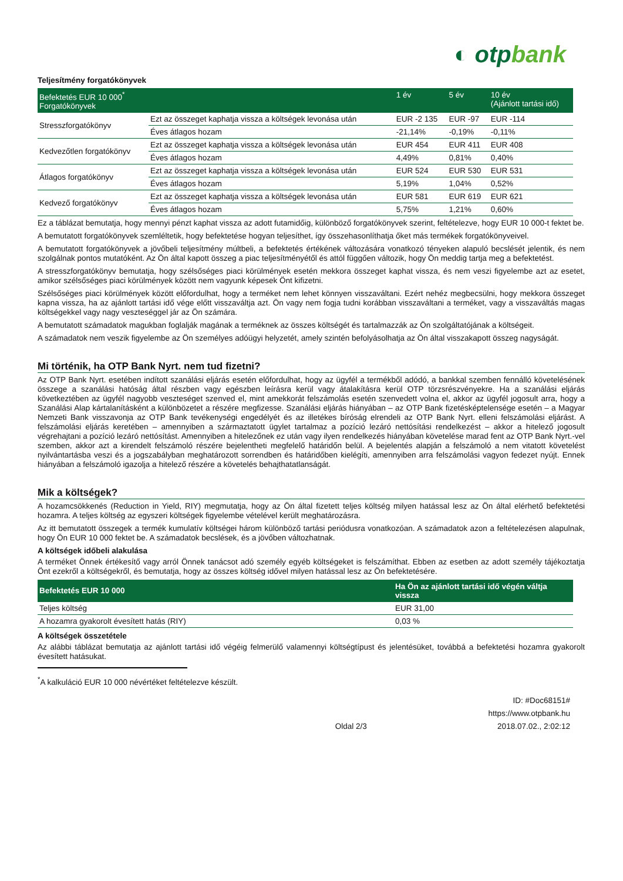◐ otpbank
Teljesítmény forgatókönyvek
| Befektetés EUR 10 000<sup>*</sup> Forgatókönyvek | | 1 év | 5 év | 10 év (Ajánlott tartási idő) |
| --- | --- | --- | --- | --- |
| Stresszforgatókönyv | Ezt az összeget kaphatja vissza a költségek levonása után | EUR -2 135 | EUR -97 | EUR -114 |
| | Éves átlagos hozam | -21,14% | -0,19% | -0,11% |
| Kedvezőtlen forgatókönyv | Ezt az összeget kaphatja vissza a költségek levonása után | EUR 454 | EUR 411 | EUR 408 |
| | Éves átlagos hozam | 4,49% | 0,81% | 0,40% |
| Átlagos forgatókönyv | Ezt az összeget kaphatja vissza a költségek levonása után | EUR 524 | EUR 530 | EUR 531 |
| | Éves átlagos hozam | 5,19% | 1,04% | 0,52% |
| Kedvező forgatókönyv | Ezt az összeget kaphatja vissza a költségek levonása után | EUR 581 | EUR 619 | EUR 621 |
| | Éves átlagos hozam | 5,75% | 1,21% | 0,60% |
Ez a táblázat bemutatja, hogy mennyi pénzt kaphat vissza az adott futamidőig, különböző forgatókönyvek szerint, feltételezve, hogy EUR 10 000-t fektet be.
A bemutatott forgatókönyvek szemléltetik, hogy befektetése hogyan teljesíthet, így összehasonlíthatja őket más termékek forgatókönyveivel.
A bemutatott forgatókönyvek a jövőbeli teljesítmény múltbeli, a befektetés értékének változására vonatkozó tényeken alapuló becslését jelentik, és nem szolgálnak pontos mutatóként. Az Ön által kapott összeg a piac teljesítményétől és attól függően változik, hogy Ön meddig tartja meg a befektetést.
A stresszforgatókönyv bemutatja, hogy szélsőséges piaci körülmények esetén mekkora összeget kaphat vissza, és nem veszi figyelembe azt az esetet, amikor szélsőséges piaci körülmények között nem vagyunk képesek Önt kifizetni.
Szélsőséges piaci körülmények között előfordulhat, hogy a terméket nem lehet könnyen visszaváltani. Ezért nehéz megbecsülni, hogy mekkora összeget kapna vissza, ha az ajánlott tartási idő vége előtt visszaváltja azt. Ön vagy nem fogja tudni korábban visszaváltani a terméket, vagy a visszaváltás magas költségekkel vagy nagy veszteséggel jár az Ön számára.
A bemutatott számadatok magukban foglalják magának a terméknek az összes költségét és tartalmazzák az Ön szolgáltatójának a költségeit.
A számadatok nem veszik figyelembe az Ön személyes adóügyi helyzetét, amely szintén befolyásolhatja az Ön által visszakapott összeg nagyságát.
Mi történik, ha OTP Bank Nyrt. nem tud fizetni?
Az OTP Bank Nyrt. esetében indított szanálási eljárás esetén előfordulhat, hogy az ügyfél a termékből adódó, a bankkal szemben fennálló követelésének összege a szanálási hatóság által részben vagy egészben leírásra kerül vagy átalakításra kerül OTP törzsrészvényekre. Ha a szanálási eljárás következtében az ügyfél nagyobb veszteséget szenved el, mint amekkorát felszámolás esetén szenvedett volna el, akkor az ügyfél jogosult arra, hogy a Szanálási Alap kártalanításként a különbözetet a részére megfizesse. Szanálási eljárás hiányában – az OTP Bank fizetésképtelensége esetén – a Magyar Nemzeti Bank visszavonja az OTP Bank tevékenységi engedélyét és az illetékes bíróság elrendeli az OTP Bank Nyrt. elleni felszámolási eljárást. A felszámolási eljárás keretében – amennyiben a származtatott ügylet tartalmaz a pozíció lezáró nettósítási rendelkezést – akkor a hitelező jogosult végrehajtani a pozíció lezáró nettósítást. Amennyiben a hitelezőnek ez után vagy ilyen rendelkezés hiányában követelése marad fent az OTP Bank Nyrt.-vel szemben, akkor azt a kirendelt felszámoló részére bejelentheti megfelelő határidőn belül. A bejelentés alapján a felszámoló a nem vitatott követelést nyilvántartásba veszi és a jogszabályban meghatározott sorrendben és határidőben kielégíti, amennyiben arra felszámolási vagyon fedezet nyújt. Ennek hiányában a felszámoló igazolja a hitelező részére a követelés behajthatatlanságát.
Mik a költségek?
A hozamcsökkenés (Reduction in Yield, RIY) megmutatja, hogy az Ön által fizetett teljes költség milyen hatással lesz az Ön által elérhető befektetési hozamra. A teljes költség az egyszeri költségek figyelembe vételével került meghatározásra.
Az itt bemutatott összegek a termék kumulatív költségei három különböző tartási periódusra vonatkozóan. A számadatok azon a feltételezésen alapulnak, hogy Ön EUR 10 000 fektet be. A számadatok becslések, és a jövőben változhatnak.
A költségek időbeli alakulása
A terméket Önnek értékesítő vagy arról Önnek tanácsot adó személy egyéb költségeket is felszámíthat. Ebben az esetben az adott személy tájékoztatja Önt ezekről a költségekről, és bemutatja, hogy az összes költség idővel milyen hatással lesz az Ön befektetésére.
| Befektetés EUR 10 000 | Ha Ön az ajánlott tartási idő végén váltja vissza |
| --- | --- |
| Teljes költség | EUR 31,00 |
| A hozamra gyakorolt évesített hatás (RIY) | 0,03 % |
A költségek összetétele
Az alábbi táblázat bemutatja az ajánlott tartási idő végéig felmerülő valamennyi költségtípust és jelentésüket, továbbá a befektetési hozamra gyakorolt évesített hatásukat.
<sup>*</sup> A kalkuláció EUR 10 000 névértéket feltételezve készült.
Oldal 2/3 ID: #Doc68151#
https://www.otpbank.hu
2018.07.02., 2:02:12